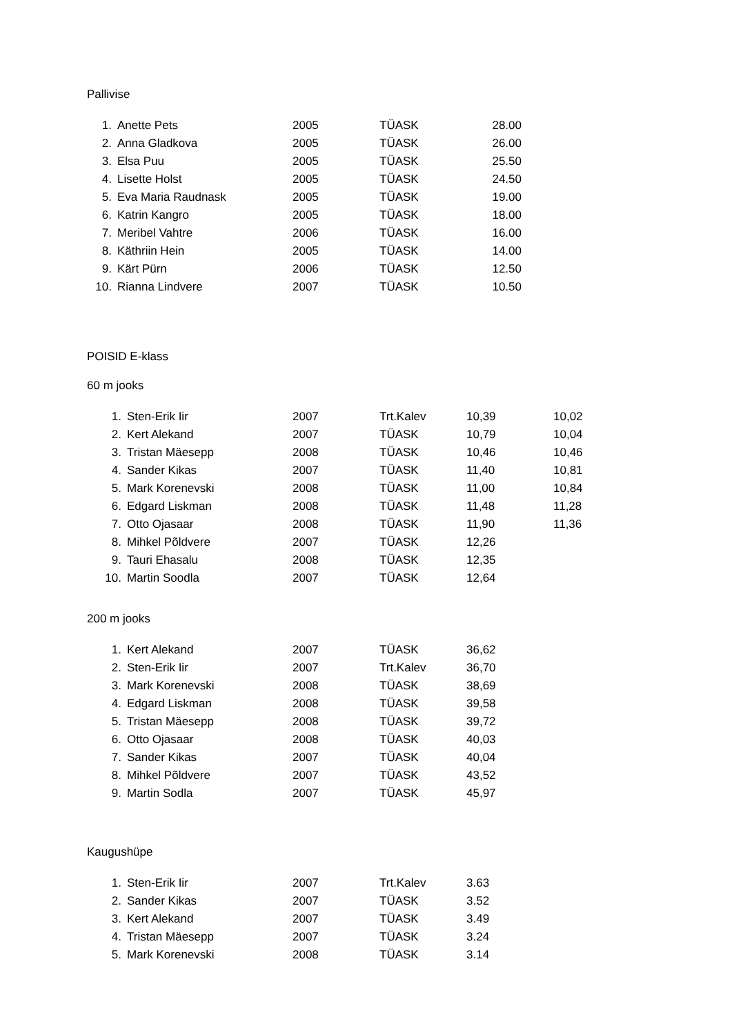Pallivise
| 1. | Anette Pets | 2005 | TÜASK | 28.00 |
| 2. | Anna Gladkova | 2005 | TÜASK | 26.00 |
| 3. | Elsa Puu | 2005 | TÜASK | 25.50 |
| 4. | Lisette Holst | 2005 | TÜASK | 24.50 |
| 5. | Eva Maria Raudnask | 2005 | TÜASK | 19.00 |
| 6. | Katrin Kangro | 2005 | TÜASK | 18.00 |
| 7. | Meribel Vahtre | 2006 | TÜASK | 16.00 |
| 8. | Käthriin Hein | 2005 | TÜASK | 14.00 |
| 9. | Kärt Pürn | 2006 | TÜASK | 12.50 |
| 10. | Rianna Lindvere | 2007 | TÜASK | 10.50 |
POISID E-klass
60 m jooks
| 1. | Sten-Erik Iir | 2007 | Trt.Kalev | 10,39 | 10,02 |
| 2. | Kert Alekand | 2007 | TÜASK | 10,79 | 10,04 |
| 3. | Tristan Mäesepp | 2008 | TÜASK | 10,46 | 10,46 |
| 4. | Sander Kikas | 2007 | TÜASK | 11,40 | 10,81 |
| 5. | Mark Korenevski | 2008 | TÜASK | 11,00 | 10,84 |
| 6. | Edgard Liskman | 2008 | TÜASK | 11,48 | 11,28 |
| 7. | Otto Ojasaar | 2008 | TÜASK | 11,90 | 11,36 |
| 8. | Mihkel Põldvere | 2007 | TÜASK | 12,26 | |
| 9. | Tauri Ehasalu | 2008 | TÜASK | 12,35 | |
| 10. | Martin Soodla | 2007 | TÜASK | 12,64 | |
200 m jooks
| 1. | Kert Alekand | 2007 | TÜASK | 36,62 |
| 2. | Sten-Erik Iir | 2007 | Trt.Kalev | 36,70 |
| 3. | Mark Korenevski | 2008 | TÜASK | 38,69 |
| 4. | Edgard Liskman | 2008 | TÜASK | 39,58 |
| 5. | Tristan Mäesepp | 2008 | TÜASK | 39,72 |
| 6. | Otto Ojasaar | 2008 | TÜASK | 40,03 |
| 7. | Sander Kikas | 2007 | TÜASK | 40,04 |
| 8. | Mihkel Põldvere | 2007 | TÜASK | 43,52 |
| 9. | Martin Sodla | 2007 | TÜASK | 45,97 |
Kaugushüpe
| 1. | Sten-Erik Iir | 2007 | Trt.Kalev | 3.63 |
| 2. | Sander Kikas | 2007 | TÜASK | 3.52 |
| 3. | Kert Alekand | 2007 | TÜASK | 3.49 |
| 4. | Tristan Mäesepp | 2007 | TÜASK | 3.24 |
| 5. | Mark Korenevski | 2008 | TÜASK | 3.14 |